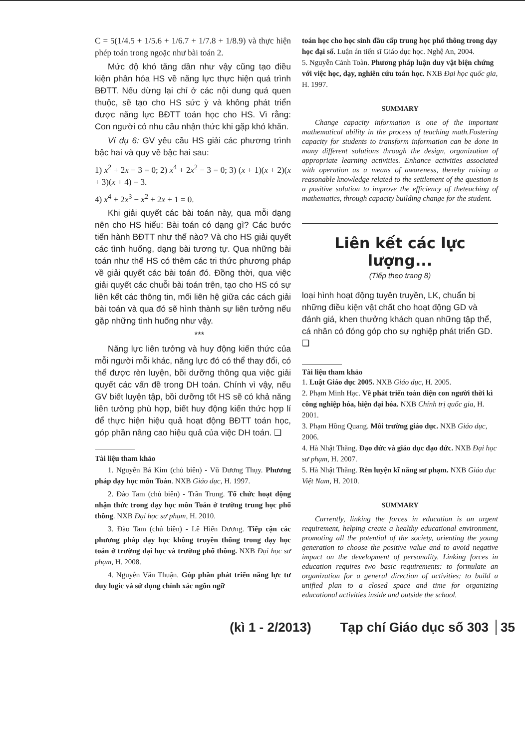C = 5(1/4.5 + 1/5.6 + 1/6.7 + 1/7.8 + 1/8.9) và thực hiện phép toán trong ngoặc như bài toán 2.
Mức độ khó tăng dần như vậy cũng tạo điều kiện phân hóa HS về năng lực thực hiện quá trình BĐTT. Nếu dừng lại chỉ ở các nội dung quá quen thuộc, sẽ tạo cho HS sức ỳ và không phát triển được năng lực BĐTT toán học cho HS. Vì rằng: Con người có nhu cầu nhận thức khi gặp khó khăn.
Ví dụ 6: GV yêu cầu HS giải các phương trình bậc hai và quy về bậc hai sau:
1) x<sup>2</sup> + 2x − 3 = 0; 2) x<sup>4</sup> + 2x<sup>2</sup> − 3 = 0; 3) (x + 1)(x + 2)(x + 3)(x + 4) = 3.
4) x<sup>4</sup> + 2x<sup>3</sup> − x<sup>2</sup> + 2x + 1 = 0.
Khi giải quyết các bài toán này, qua mỗi dạng nên cho HS hiểu: Bài toán có dạng gì? Các bước tiến hành BĐTT như thế nào? Và cho HS giải quyết các tình huống, dạng bài tương tự. Qua những bài toán như thế HS có thêm các tri thức phương pháp về giải quyết các bài toán đó. Đồng thời, qua việc giải quyết các chuỗi bài toán trên, tạo cho HS có sự liên kết các thông tin, mối liên hệ giữa các cách giải bài toán và qua đó sẽ hình thành sự liên tưởng nếu gặp những tình huống như vậy.
***
Năng lực liên tưởng và huy động kiến thức của mỗi người mỗi khác, năng lực đó có thể thay đổi, có thể được rèn luyện, bồi dưỡng thông qua việc giải quyết các vấn đề trong DH toán. Chính vì vậy, nếu GV biết luyện tập, bồi dưỡng tốt HS sẽ có khả năng liên tưởng phù hợp, biết huy động kiến thức hợp lí để thực hiện hiệu quả hoạt động BĐTT toán học, góp phần nâng cao hiệu quả của việc DH toán. ❑
Tài liệu tham khảo
1. Nguyễn Bá Kim (chủ biên) - Vũ Dương Thụy. Phương pháp dạy học môn Toán. NXB Giáo dục, H. 1997.
2. Đào Tam (chủ biên) - Trần Trung. Tổ chức hoạt động nhận thức trong dạy học môn Toán ở trường trung học phổ thông. NXB Đại học sư phạm, H. 2010.
3. Đào Tam (chủ biên) - Lê Hiển Dương. Tiếp cận các phương pháp dạy học không truyền thống trong dạy học toán ở trường đại học và trường phổ thông. NXB Đại học sư phạm, H. 2008.
4. Nguyễn Văn Thuận. Góp phần phát triển năng lực tư duy logic và sử dụng chính xác ngôn ngữ
toán học cho học sinh đầu cấp trung học phổ thông trong dạy học đại số. Luận án tiến sĩ Giáo dục học. Nghệ An, 2004.
5. Nguyễn Cảnh Toàn. Phương pháp luận duy vật biện chứng với việc học, dạy, nghiên cứu toán học. NXB Đại học quốc gia, H. 1997.
SUMMARY
Change capacity information is one of the important mathematical ability in the process of teaching math.Fostering capacity for students to transform information can be done in many different solutions through the design, organization of appropriate learning activities. Enhance activities associated with operation as a means of awareness, thereby raising a reasonable knowledge related to the settlement of the question is a positive solution to improve the efficiency of theteaching of mathematics, through capacity building change for the student.
Liên kết các lực lượng...
(Tiếp theo trang 8)
loại hình hoạt động tuyên truyền, LK, chuẩn bị những điều kiện vật chất cho hoạt động GD và đánh giá, khen thưởng khách quan những tập thể, cá nhân có đóng góp cho sự nghiệp phát triển GD. ❑
Tài liệu tham khảo
1. Luật Giáo dục 2005. NXB Giáo dục, H. 2005.
2. Phạm Minh Hạc. Về phát triển toàn diện con người thời kì công nghiệp hóa, hiện đại hóa. NXB Chính trị quốc gia, H. 2001.
3. Phạm Hồng Quang. Môi trường giáo dục. NXB Giáo dục, 2006.
4. Hà Nhật Thăng. Đạo đức và giáo dục đạo đức. NXB Đại học sư phạm, H. 2007.
5. Hà Nhật Thăng. Rèn luyện kĩ năng sư phạm. NXB Giáo dục Việt Nam, H. 2010.
SUMMARY
Currently, linking the forces in education is an urgent requirement, helping create a healthy educational environment, promoting all the potential of the society, orienting the young generation to choose the positive value and to avoid negative impact on the development of personality. Linking forces in education requires two basic requirements: to formulate an organization for a general direction of activities; to build a unified plan to a closed space and time for organizing educational activities inside and outside the school.
(kì 1 - 2/2013) Tạp chí Giáo dục số 303 35